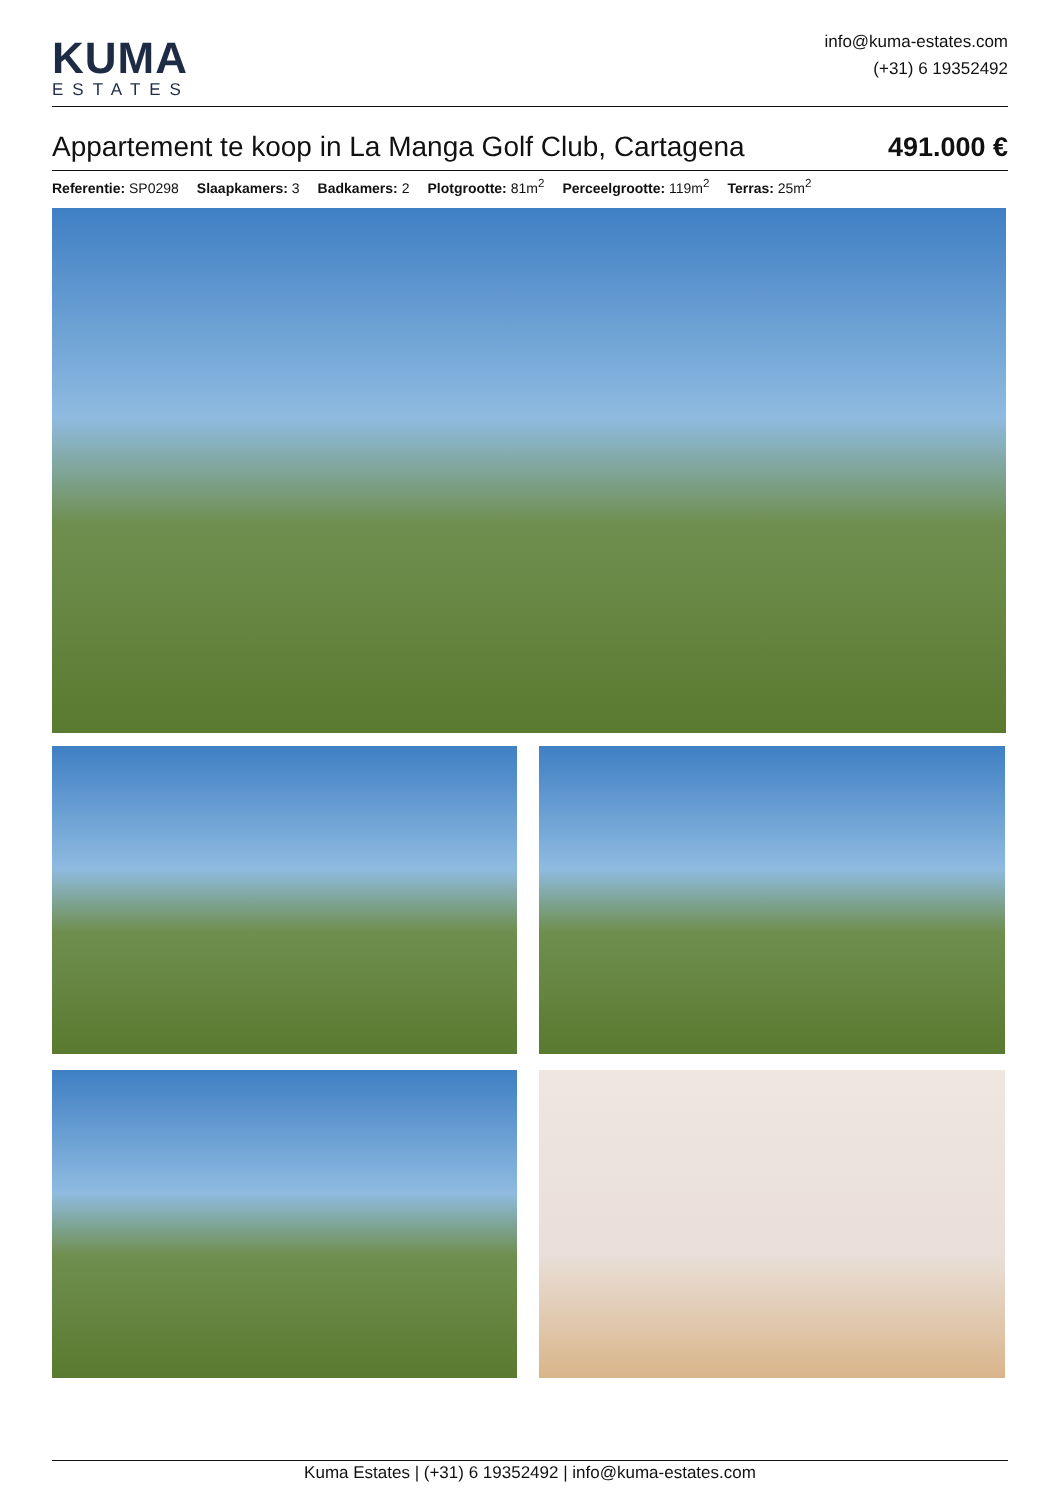KUMA
ESTATES
info@kuma-estates.com
(+31) 6 19352492
Appartement te koop in La Manga Golf Club, Cartagena
491.000 €
Referentie: SP0298 Slaapkamers: 3 Badkamers: 2 Plotgrootte: 81m<sup>2</sup> Perceelgrootte: 119m<sup>2</sup> Terras: 25m<sup>2</sup>
Kuma Estates | (+31) 6 19352492 | info@kuma-estates.com